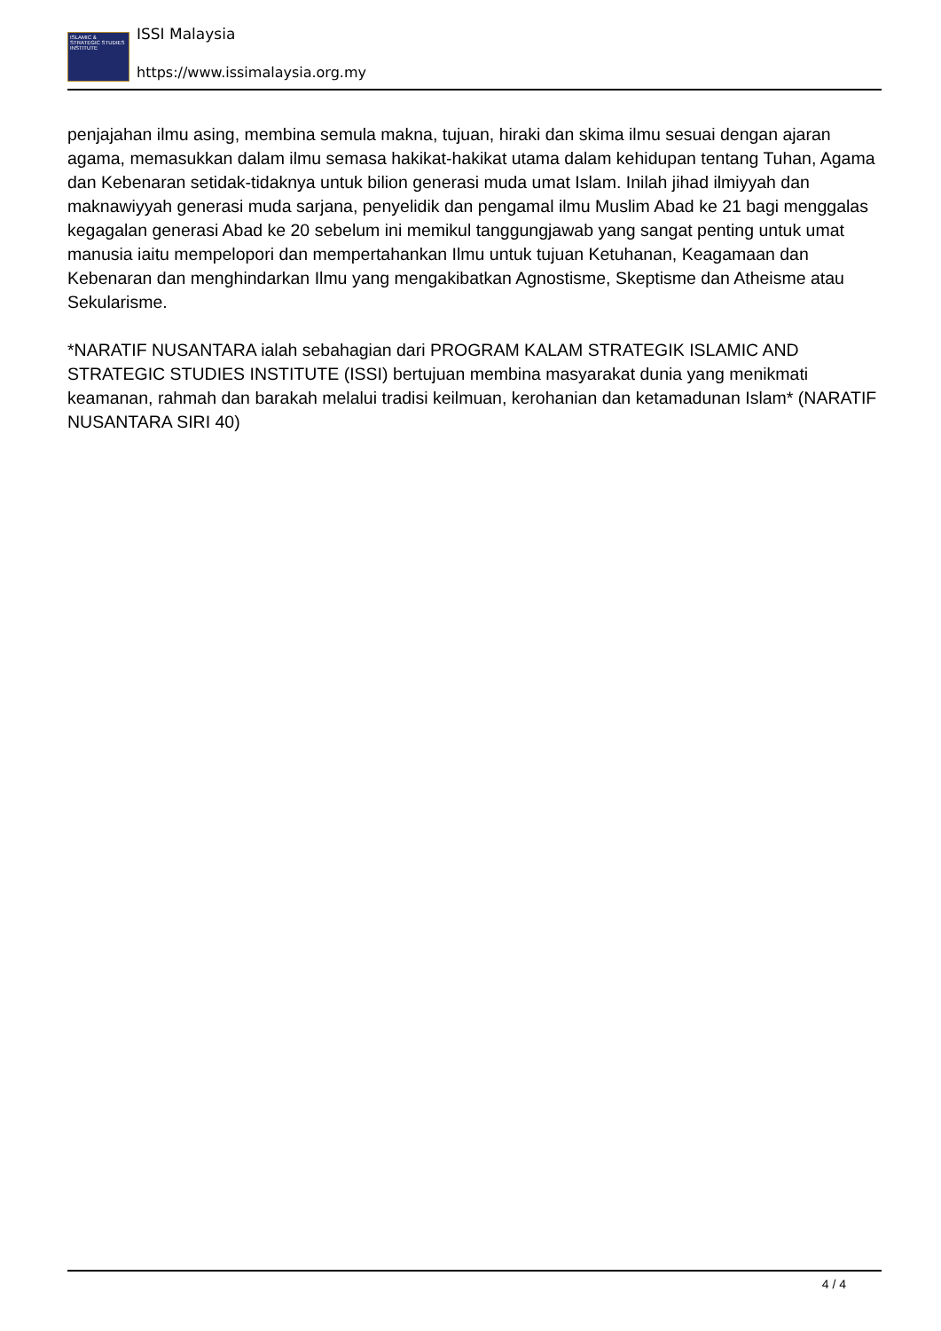ISLAMIC & STRATEGIC STUDIES INSTITUTE
ISSI Malaysia
https://www.issimalaysia.org.my
penjajahan ilmu asing, membina semula makna, tujuan, hiraki dan skima ilmu sesuai dengan ajaran agama, memasukkan dalam ilmu semasa hakikat-hakikat utama dalam kehidupan tentang Tuhan, Agama dan Kebenaran setidak-tidaknya untuk bilion generasi muda umat Islam. Inilah jihad ilmiyyah dan maknawiyyah generasi muda sarjana, penyelidik dan pengamal ilmu Muslim Abad ke 21 bagi menggalas kegagalan generasi Abad ke 20 sebelum ini memikul tanggungjawab yang sangat penting untuk umat manusia iaitu mempelopori dan mempertahankan Ilmu untuk tujuan Ketuhanan, Keagamaan dan Kebenaran dan menghindarkan Ilmu yang mengakibatkan Agnostisme, Skeptisme dan Atheisme atau Sekularisme.
*NARATIF NUSANTARA ialah sebahagian dari PROGRAM KALAM STRATEGIK ISLAMIC AND STRATEGIC STUDIES INSTITUTE (ISSI) bertujuan membina masyarakat dunia yang menikmati keamanan, rahmah dan barakah melalui tradisi keilmuan, kerohanian dan ketamadunan Islam* (NARATIF NUSANTARA SIRI 40)
4 / 4